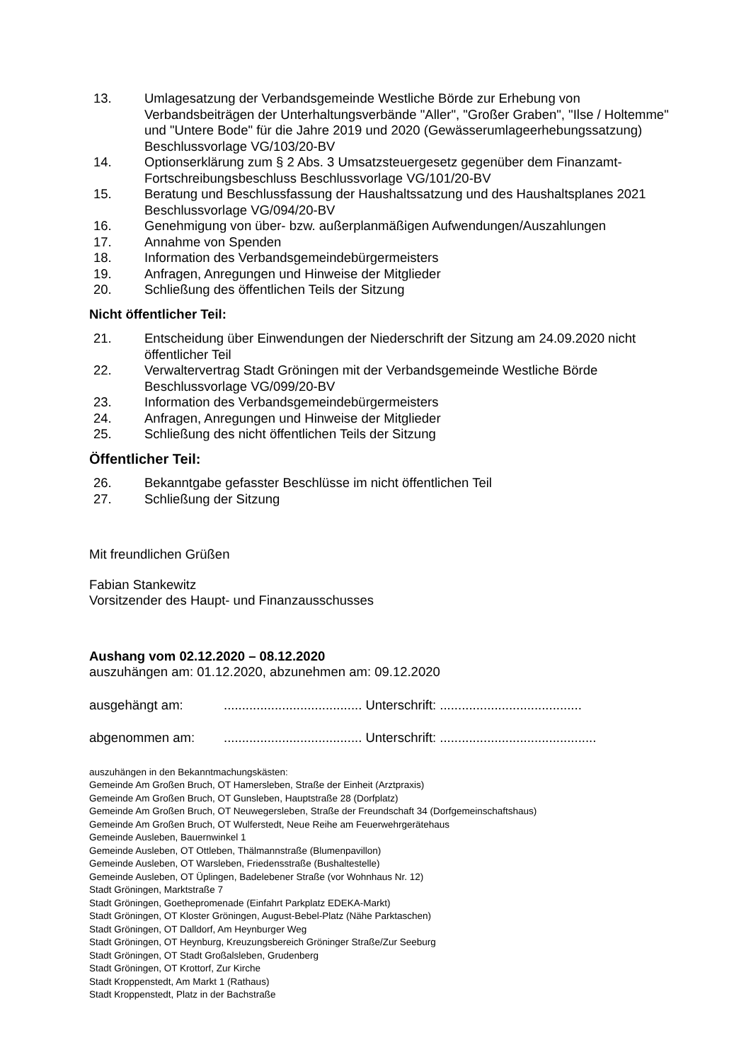13. Umlagesatzung der Verbandsgemeinde Westliche Börde zur Erhebung von Verbandsbeiträgen der Unterhaltungsverbände "Aller", "Großer Graben", "Ilse / Holtemme" und "Untere Bode" für die Jahre 2019 und 2020 (Gewässerumlageerhebungssatzung) Beschlussvorlage VG/103/20-BV
14. Optionserklärung zum § 2 Abs. 3 Umsatzsteuergesetz gegenüber dem Finanzamt-Fortschreibungsbeschluss Beschlussvorlage VG/101/20-BV
15. Beratung und Beschlussfassung der Haushaltssatzung und des Haushaltsplanes 2021 Beschlussvorlage VG/094/20-BV
16. Genehmigung von über- bzw. außerplanmäßigen Aufwendungen/Auszahlungen
17. Annahme von Spenden
18. Information des Verbandsgemeindebürgermeisters
19. Anfragen, Anregungen und Hinweise der Mitglieder
20. Schließung des öffentlichen Teils der Sitzung
Nicht öffentlicher Teil:
21. Entscheidung über Einwendungen der Niederschrift der Sitzung am 24.09.2020 nicht öffentlicher Teil
22. Verwaltervertrag Stadt Gröningen mit der Verbandsgemeinde Westliche Börde Beschlussvorlage VG/099/20-BV
23. Information des Verbandsgemeindebürgermeisters
24. Anfragen, Anregungen und Hinweise der Mitglieder
25. Schließung des nicht öffentlichen Teils der Sitzung
Öffentlicher Teil:
26. Bekanntgabe gefasster Beschlüsse im nicht öffentlichen Teil
27. Schließung der Sitzung
Mit freundlichen Grüßen
Fabian Stankewitz
Vorsitzender des Haupt- und Finanzausschusses
Aushang vom 02.12.2020 – 08.12.2020
auszuhängen am: 01.12.2020, abzunehmen am: 09.12.2020
ausgehängt am:...................................... Unterschrift: .......................................
abgenommen am:...................................... Unterschrift: ...........................................
auszuhängen in den Bekanntmachungskästen:
Gemeinde Am Großen Bruch, OT Hamersleben, Straße der Einheit (Arztpraxis)
Gemeinde Am Großen Bruch, OT Gunsleben, Hauptstraße 28 (Dorfplatz)
Gemeinde Am Großen Bruch, OT Neuwegersleben, Straße der Freundschaft 34 (Dorfgemeinschaftshaus)
Gemeinde Am Großen Bruch, OT Wulferstedt, Neue Reihe am Feuerwehrgerätehaus
Gemeinde Ausleben, Bauernwinkel 1
Gemeinde Ausleben, OT Ottleben, Thälmannstraße (Blumenpavillon)
Gemeinde Ausleben, OT Warsleben, Friedensstraße (Bushaltestelle)
Gemeinde Ausleben, OT Üplingen, Badelebener Straße (vor Wohnhaus Nr. 12)
Stadt Gröningen, Marktstraße 7
Stadt Gröningen, Goethepromenade (Einfahrt Parkplatz EDEKA-Markt)
Stadt Gröningen, OT Kloster Gröningen, August-Bebel-Platz (Nähe Parktaschen)
Stadt Gröningen, OT Dalldorf, Am Heynburger Weg
Stadt Gröningen, OT Heynburg, Kreuzungsbereich Gröninger Straße/Zur Seeburg
Stadt Gröningen, OT Stadt Großalsleben, Grudenberg
Stadt Gröningen, OT Krottorf, Zur Kirche
Stadt Kroppenstedt, Am Markt 1 (Rathaus)
Stadt Kroppenstedt, Platz in der Bachstraße